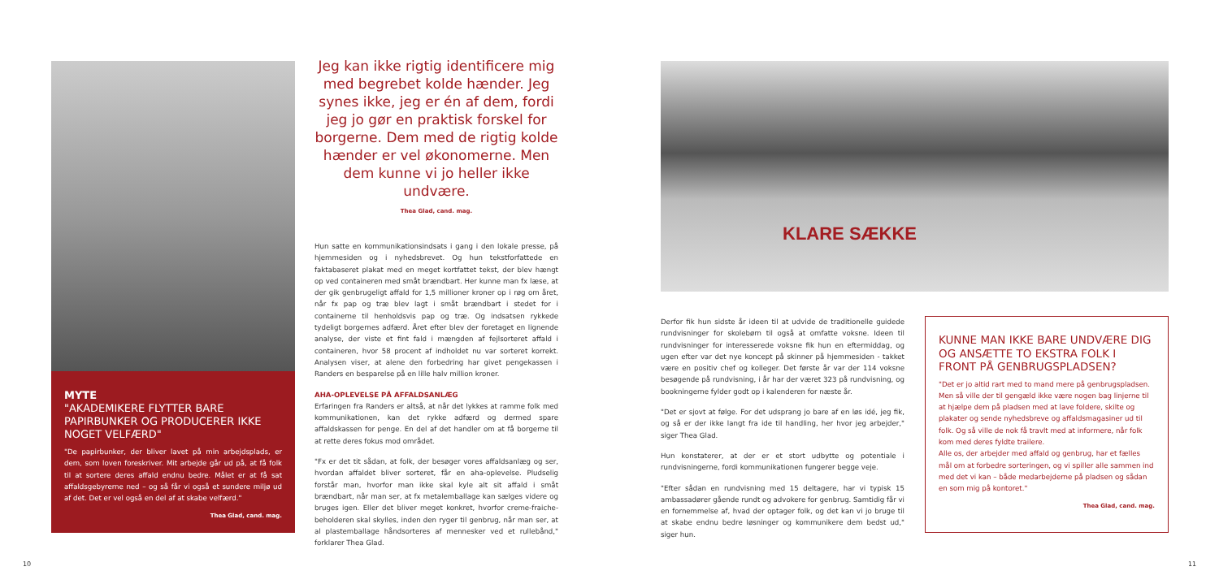MYTE
"AKADEMIKERE FLYTTER BARE PAPIRBUNKER OG PRODUCERER IKKE NOGET VELFÆRD"
"De papirbunker, der bliver lavet på min arbejdsplads, er dem, som loven foreskriver. Mit arbejde går ud på, at få folk til at sortere deres affald endnu bedre. Målet er at få sat affaldsgebyrerne ned – og så får vi også et sundere miljø ud af det. Det er vel også en del af at skabe velfærd."
Thea Glad, cand. mag.
Jeg kan ikke rigtig identificere mig med begrebet kolde hænder. Jeg synes ikke, jeg er én af dem, fordi jeg jo gør en praktisk forskel for borgerne. Dem med de rigtig kolde hænder er vel økonomerne. Men dem kunne vi jo heller ikke undvære.
Thea Glad, cand. mag.
Hun satte en kommunikationsindsats i gang i den lokale presse, på hjemmesiden og i nyhedsbrevet. Og hun tekstforfattede en faktabaseret plakat med en meget kortfattet tekst, der blev hængt op ved containeren med småt brændbart. Her kunne man fx læse, at der gik genbrugeligt affald for 1,5 millioner kroner op i røg om året, når fx pap og træ blev lagt i småt brændbart i stedet for i containerne til henholdsvis pap og træ. Og indsatsen rykkede tydeligt borgernes adfærd. Året efter blev der foretaget en lignende analyse, der viste et fint fald i mængden af fejlsorteret affald i containeren, hvor 58 procent af indholdet nu var sorteret korrekt. Analysen viser, at alene den forbedring har givet pengekassen i Randers en besparelse på en lille halv million kroner.
AHA-OPLEVELSE PÅ AFFALDSANLÆG
Erfaringen fra Randers er altså, at når det lykkes at ramme folk med kommunikationen, kan det rykke adfærd og dermed spare affaldskassen for penge. En del af det handler om at få borgerne til at rette deres fokus mod området.
"Fx er det tit sådan, at folk, der besøger vores affaldsanlæg og ser, hvordan affaldet bliver sorteret, får en aha-oplevelse. Pludselig forstår man, hvorfor man ikke skal kyle alt sit affald i småt brændbart, når man ser, at fx metalemballage kan sælges videre og bruges igen. Eller det bliver meget konkret, hvorfor creme-fraiche-beholderen skal skylles, inden den ryger til genbrug, når man ser, at al plastemballage håndsorteres af mennesker ved et rullebånd," forklarer Thea Glad.
10
KLARE SÆKKE
Derfor fik hun sidste år ideen til at udvide de traditionelle guidede rundvisninger for skolebørn til også at omfatte voksne. Ideen til rundvisninger for interesserede voksne fik hun en eftermiddag, og ugen efter var det nye koncept på skinner på hjemmesiden - takket være en positiv chef og kolleger. Det første år var der 114 voksne besøgende på rundvisning, i år har der været 323 på rundvisning, og bookningerne fylder godt op i kalenderen for næste år.
"Det er sjovt at følge. For det udsprang jo bare af en løs idé, jeg fik, og så er der ikke langt fra ide til handling, her hvor jeg arbejder," siger Thea Glad.
Hun konstaterer, at der er et stort udbytte og potentiale i rundvisningerne, fordi kommunikationen fungerer begge veje.
"Efter sådan en rundvisning med 15 deltagere, har vi typisk 15 ambassadører gående rundt og advokere for genbrug. Samtidig får vi en fornemmelse af, hvad der optager folk, og det kan vi jo bruge til at skabe endnu bedre løsninger og kommunikere dem bedst ud," siger hun.
KUNNE MAN IKKE BARE UNDVÆRE DIG OG ANSÆTTE TO EKSTRA FOLK I FRONT PÅ GENBRUGSPLADSEN?
"Det er jo altid rart med to mand mere på genbrugspladsen. Men så ville der til gengæld ikke være nogen bag linjerne til at hjælpe dem på pladsen med at lave foldere, skilte og plakater og sende nyhedsbreve og affaldsmagasiner ud til folk. Og så ville de nok få travlt med at informere, når folk kom med deres fyldte trailere.
Alle os, der arbejder med affald og genbrug, har et fælles mål om at forbedre sorteringen, og vi spiller alle sammen ind med det vi kan – både medarbejderne på pladsen og sådan en som mig på kontoret."
Thea Glad, cand. mag.
11